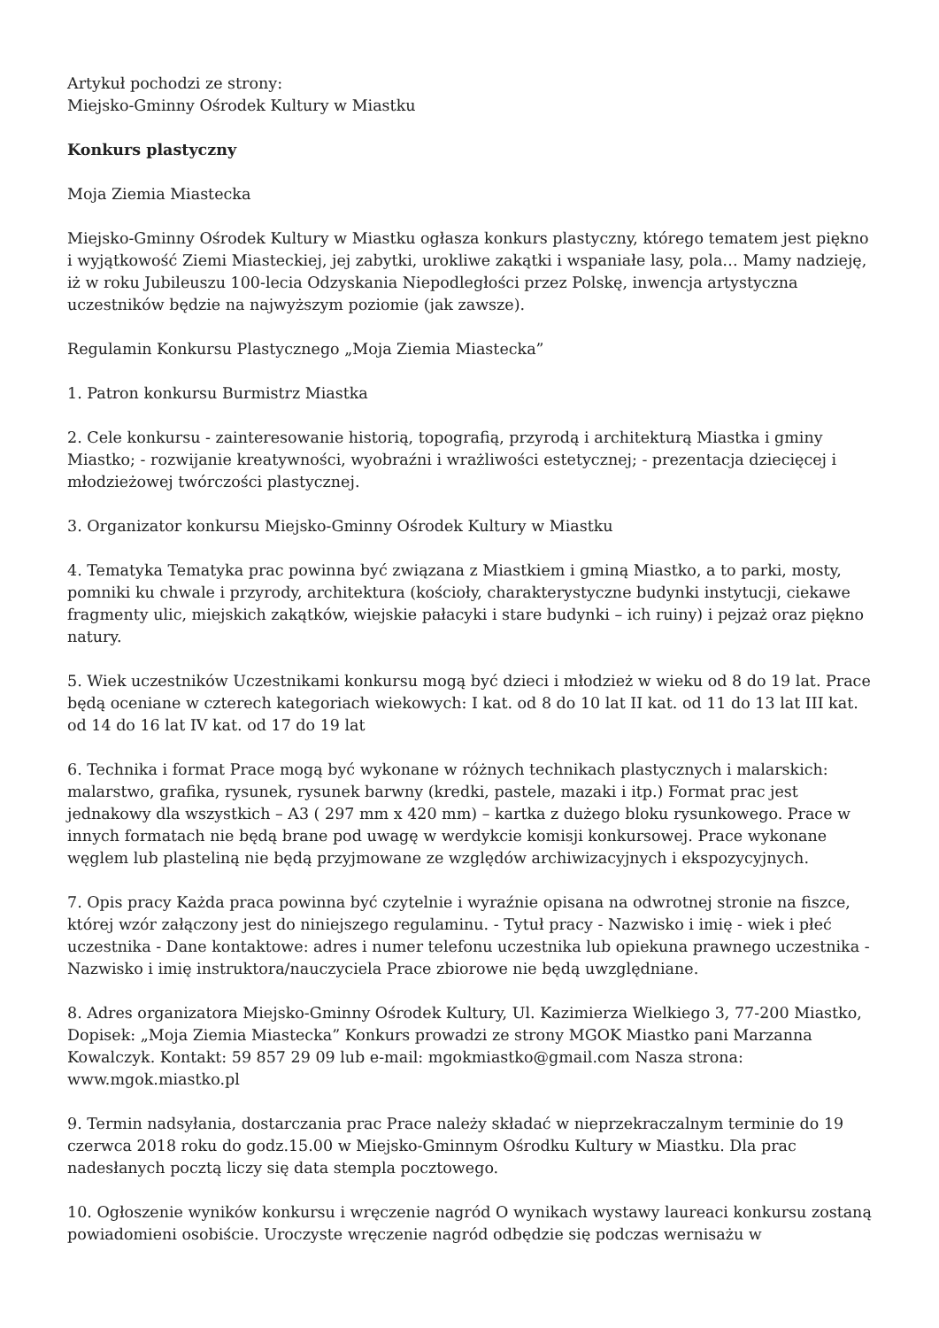Artykuł pochodzi ze strony:
Miejsko-Gminny Ośrodek Kultury w Miastku
Konkurs plastyczny
Moja Ziemia Miastecka
Miejsko-Gminny Ośrodek Kultury w Miastku ogłasza konkurs plastyczny, którego tematem jest piękno i wyjątkowość Ziemi Miasteckiej, jej zabytki, urokliwe zakątki i wspaniałe lasy, pola… Mamy nadzieję, iż w roku Jubileuszu 100-lecia Odzyskania Niepodległości przez Polskę, inwencja artystyczna uczestników będzie na najwyższym poziomie (jak zawsze).
Regulamin Konkursu Plastycznego „Moja Ziemia Miastecka”
1. Patron konkursu Burmistrz Miastka
2. Cele konkursu - zainteresowanie historią, topografią, przyrodą i architekturą Miastka i gminy Miastko; - rozwijanie kreatywności, wyobraźni i wrażliwości estetycznej; - prezentacja dziecięcej i młodzieżowej twórczości plastycznej.
3. Organizator konkursu Miejsko-Gminny Ośrodek Kultury w Miastku
4. Tematyka Tematyka prac powinna być związana z Miastkiem i gminą Miastko, a to parki, mosty, pomniki ku chwale i przyrody, architektura (kościoły, charakterystyczne budynki instytucji, ciekawe fragmenty ulic, miejskich zakątków, wiejskie pałacyki i stare budynki – ich ruiny) i pejzaż oraz piękno natury.
5. Wiek uczestników Uczestnikami konkursu mogą być dzieci i młodzież w wieku od 8 do 19 lat. Prace będą oceniane w czterech kategoriach wiekowych: I kat. od 8 do 10 lat II kat. od 11 do 13 lat III kat. od 14 do 16 lat IV kat. od 17 do 19 lat
6. Technika i format Prace mogą być wykonane w różnych technikach plastycznych i malarskich: malarstwo, grafika, rysunek, rysunek barwny (kredki, pastele, mazaki i itp.) Format prac jest jednakowy dla wszystkich – A3 ( 297 mm x 420 mm) – kartka z dużego bloku rysunkowego. Prace w innych formatach nie będą brane pod uwagę w werdykcie komisji konkursowej. Prace wykonane węglem lub plasteliną nie będą przyjmowane ze względów archiwizacyjnych i ekspozycyjnych.
7. Opis pracy Każda praca powinna być czytelnie i wyraźnie opisana na odwrotnej stronie na fiszce, której wzór załączony jest do niniejszego regulaminu. - Tytuł pracy - Nazwisko i imię - wiek i płeć uczestnika - Dane kontaktowe: adres i numer telefonu uczestnika lub opiekuna prawnego uczestnika - Nazwisko i imię instruktora/nauczyciela Prace zbiorowe nie będą uwzględniane.
8. Adres organizatora Miejsko-Gminny Ośrodek Kultury, Ul. Kazimierza Wielkiego 3, 77-200 Miastko, Dopisek: „Moja Ziemia Miastecka” Konkurs prowadzi ze strony MGOK Miastko pani Marzanna Kowalczyk. Kontakt: 59 857 29 09 lub e-mail: mgokmiastko@gmail.com Nasza strona: www.mgok.miastko.pl
9. Termin nadsyłania, dostarczania prac Prace należy składać w nieprzekraczalnym terminie do 19 czerwca 2018 roku do godz.15.00 w Miejsko-Gminnym Ośrodku Kultury w Miastku. Dla prac nadesłanych pocztą liczy się data stempla pocztowego.
10. Ogłoszenie wyników konkursu i wręczenie nagród O wynikach wystawy laureaci konkursu zostaną powiadomieni osobiście. Uroczyste wręczenie nagród odbędzie się podczas wernisażu w